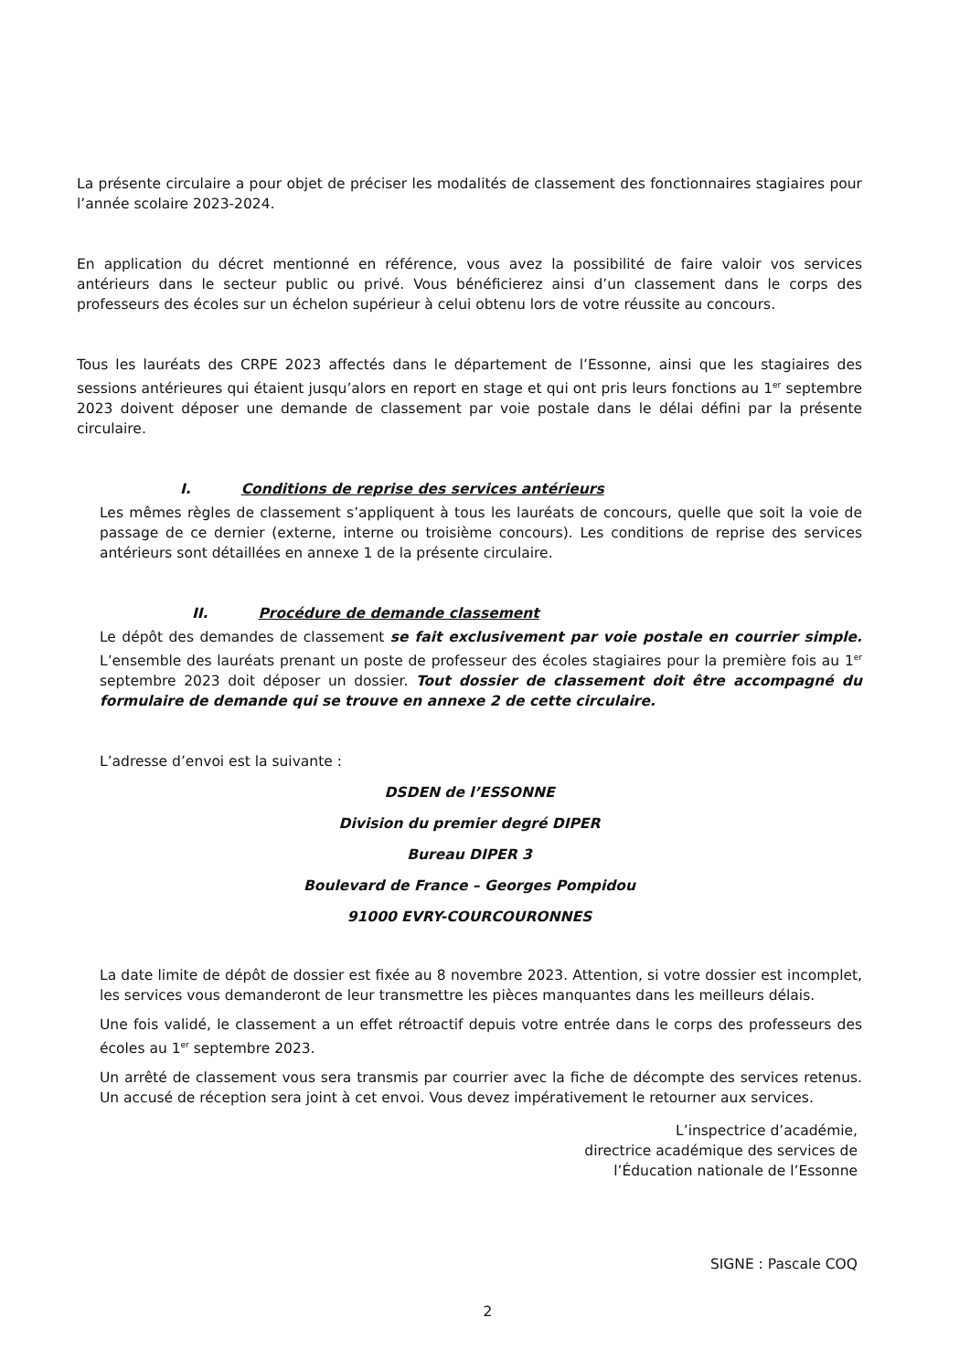La présente circulaire a pour objet de préciser les modalités de classement des fonctionnaires stagiaires pour l’année scolaire 2023-2024.
En application du décret mentionné en référence, vous avez la possibilité de faire valoir vos services antérieurs dans le secteur public ou privé. Vous bénéficierez ainsi d’un classement dans le corps des professeurs des écoles sur un échelon supérieur à celui obtenu lors de votre réussite au concours.
Tous les lauréats des CRPE 2023 affectés dans le département de l’Essonne, ainsi que les stagiaires des sessions antérieures qui étaient jusqu’alors en report en stage et qui ont pris leurs fonctions au 1<sup>er</sup> septembre 2023 doivent déposer une demande de classement par voie postale dans le délai défini par la présente circulaire.
I. Conditions de reprise des services antérieurs
Les mêmes règles de classement s’appliquent à tous les lauréats de concours, quelle que soit la voie de passage de ce dernier (externe, interne ou troisième concours). Les conditions de reprise des services antérieurs sont détaillées en annexe 1 de la présente circulaire.
II. Procédure de demande classement
Le dépôt des demandes de classement se fait exclusivement par voie postale en courrier simple. L’ensemble des lauréats prenant un poste de professeur des écoles stagiaires pour la première fois au 1<sup>er</sup> septembre 2023 doit déposer un dossier. Tout dossier de classement doit être accompagné du formulaire de demande qui se trouve en annexe 2 de cette circulaire.
L’adresse d’envoi est la suivante :
DSDEN de l’ESSONNE
Division du premier degré DIPER
Bureau DIPER 3
Boulevard de France – Georges Pompidou
91000 EVRY-COURCOURONNES
La date limite de dépôt de dossier est fixée au 8 novembre 2023. Attention, si votre dossier est incomplet, les services vous demanderont de leur transmettre les pièces manquantes dans les meilleurs délais.
Une fois validé, le classement a un effet rétroactif depuis votre entrée dans le corps des professeurs des écoles au 1<sup>er</sup> septembre 2023.
Un arrêté de classement vous sera transmis par courrier avec la fiche de décompte des services retenus. Un accusé de réception sera joint à cet envoi. Vous devez impérativement le retourner aux services.
L’inspectrice d’académie,
directrice académique des services de
l’Éducation nationale de l’Essonne
SIGNE : Pascale COQ
2